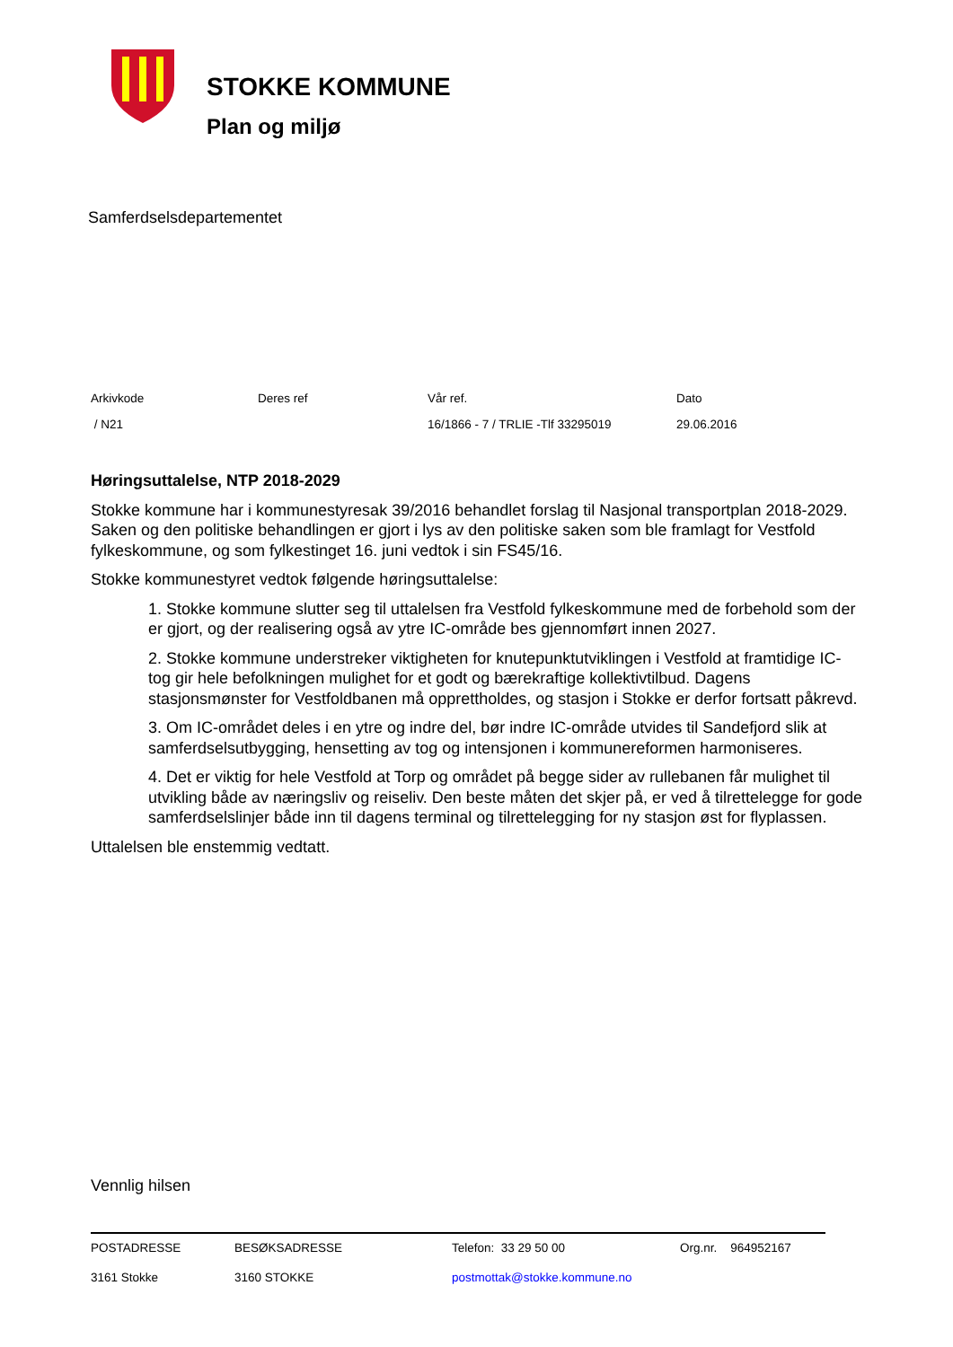STOKKE KOMMUNE
Plan og miljø
Samferdselsdepartementet
| Arkivkode | Deres ref | Vår ref. | Dato |
| --- | --- | --- | --- |
| / N21 | | 16/1866 - 7 / TRLIE -Tlf 33295019 | 29.06.2016 |
Høringsuttalelse, NTP 2018-2029
Stokke kommune har i kommunestyresak 39/2016 behandlet forslag til Nasjonal transportplan 2018-2029. Saken og den politiske behandlingen er gjort i lys av den politiske saken som ble framlagt for Vestfold fylkeskommune, og som fylkestinget 16. juni vedtok i sin FS45/16.
Stokke kommunestyret vedtok følgende høringsuttalelse:
1. Stokke kommune slutter seg til uttalelsen fra Vestfold fylkeskommune med de forbehold som der er gjort, og der realisering også av ytre IC-område bes gjennomført innen 2027.
2. Stokke kommune understreker viktigheten for knutepunktutviklingen i Vestfold at framtidige IC-tog gir hele befolkningen mulighet for et godt og bærekraftige kollektivtilbud. Dagens stasjonsmønster for Vestfoldbanen må opprettholdes, og stasjon i Stokke er derfor fortsatt påkrevd.
3. Om IC-området deles i en ytre og indre del, bør indre IC-område utvides til Sandefjord slik at samferdselsutbygging, hensetting av tog og intensjonen i kommunereformen harmoniseres.
4. Det er viktig for hele Vestfold at Torp og området på begge sider av rullebanen får mulighet til utvikling både av næringsliv og reiseliv. Den beste måten det skjer på, er ved å tilrettelegge for gode samferdselslinjer både inn til dagens terminal og tilrettelegging for ny stasjon øst for flyplassen.
Uttalelsen ble enstemmig vedtatt.
Vennlig hilsen
| POSTADRESSE | BESØKSADRESSE | Telefon: 33 29 50 00 | Org.nr. 964952167 |
| 3161 Stokke | 3160 STOKKE | postmottak@stokke.kommune.no | |